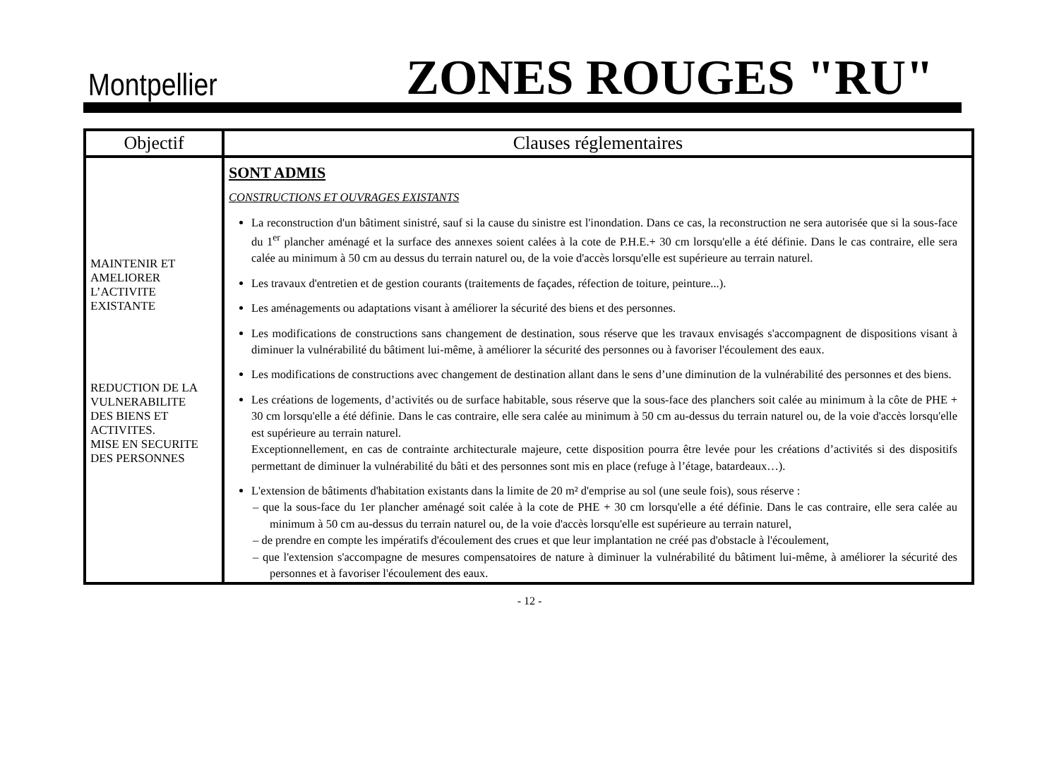Montpellier ZONES ROUGES "RU"
| Objectif | Clauses réglementaires |
| --- | --- |
| MAINTENIR ET AMELIORER L’ACTIVITE EXISTANTE REDUCTION DE LA VULNERABILITE DES BIENS ET ACTIVITES. MISE EN SECURITE DES PERSONNES | SONT ADMIS CONSTRUCTIONS ET OUVRAGES EXISTANTS La reconstruction d'un bâtiment sinistré, sauf si la cause du sinistre est l'inondation. Dans ce cas, la reconstruction ne sera autorisée que si la sous-face du 1<sup>er</sup> plancher aménagé et la surface des annexes soient calées à la cote de P.H.E.+ 30 cm lorsqu'elle a été définie. Dans le cas contraire, elle sera calée au minimum à 50 cm au dessus du terrain naturel ou, de la voie d'accès lorsqu'elle est supérieure au terrain naturel. Les travaux d'entretien et de gestion courants (traitements de façades, réfection de toiture, peinture...). Les aménagements ou adaptations visant à améliorer la sécurité des biens et des personnes. Les modifications de constructions sans changement de destination, sous réserve que les travaux envisagés s'accompagnent de dispositions visant à diminuer la vulnérabilité du bâtiment lui-même, à améliorer la sécurité des personnes ou à favoriser l'écoulement des eaux. Les modifications de constructions avec changement de destination allant dans le sens d’une diminution de la vulnérabilité des personnes et des biens. Les créations de logements, d’activités ou de surface habitable, sous réserve que la sous-face des planchers soit calée au minimum à la côte de PHE + 30 cm lorsqu'elle a été définie. Dans le cas contraire, elle sera calée au minimum à 50 cm au-dessus du terrain naturel ou, de la voie d'accès lorsqu'elle est supérieure au terrain naturel. Exceptionnellement, en cas de contrainte architecturale majeure, cette disposition pourra être levée pour les créations d’activités si des dispositifs permettant de diminuer la vulnérabilité du bâti et des personnes sont mis en place (refuge à l’étage, batardeaux…). L'extension de bâtiments d'habitation existants dans la limite de 20 m² d'emprise au sol (une seule fois), sous réserve : – que la sous-face du 1er plancher aménagé soit calée à la cote de PHE + 30 cm lorsqu'elle a été définie. Dans le cas contraire, elle sera calée au minimum à 50 cm au-dessus du terrain naturel ou, de la voie d'accès lorsqu'elle est supérieure au terrain naturel, – de prendre en compte les impératifs d'écoulement des crues et que leur implantation ne créé pas d'obstacle à l'écoulement, – que l'extension s'accompagne de mesures compensatoires de nature à diminuer la vulnérabilité du bâtiment lui-même, à améliorer la sécurité des personnes et à favoriser l'écoulement des eaux. |
- 12 -